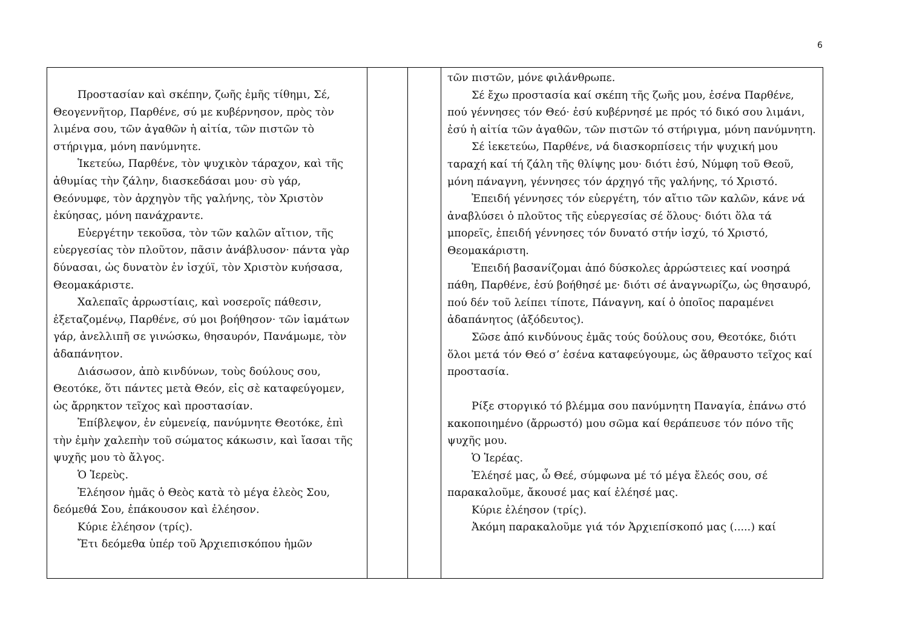6
| Προστασίαν καὶ σκέπην, ζωῆς ἐμῆς τίθημι, Σέ, Θεογεννῆτορ, Παρθένε, σύ με κυβέρνησον, πρὸς τὸν λιμένα σου, τῶν ἀγαθῶν ἡ αἰτία, τῶν πιστῶν τὸ στήριγμα, μόνη πανύμνητε. Ἱκετεύω, Παρθένε, τὸν ψυχικὸν τάραχον, καὶ τῆς ἀθυμίας τὴν ζάλην, διασκεδάσαι μου· σὺ γάρ, Θεόνυμφε, τὸν ἀρχηγὸν τῆς γαλήνης, τὸν Χριστὸν ἐκύησας, μόνη πανάχραντε. Εὐεργέτην τεκοῦσα, τὸν τῶν καλῶν αἴτιον, τῆς εὐεργεσίας τὸν πλοῦτον, πᾶσιν ἀνάβλυσον· πάντα γὰρ δύνασαι, ὡς δυνατὸν ἐν ἰσχύϊ, τὸν Χριστὸν κυήσασα, Θεομακάριστε. Χαλεπαῖς ἀρρωστίαις, καὶ νοσεροῖς πάθεσιν, ἐξεταζομένῳ, Παρθένε, σύ μοι βοήθησον· τῶν ἰαμάτων γάρ, ἀνελλιπῆ σε γινώσκω, θησαυρόν, Πανάμωμε, τὸν ἀδαπάνητον. Διάσωσον, ἀπὸ κινδύνων, τοὺς δούλους σου, Θεοτόκε, ὅτι πάντες μετὰ Θεόν, εἰς σὲ καταφεύγομεν, ὡς ἄρρηκτον τεῖχος καὶ προστασίαν. Ἐπίβλεψον, ἐν εὐμενείᾳ, πανύμνητε Θεοτόκε, ἐπὶ τὴν ἐμὴν χαλεπὴν τοῦ σώματος κάκωσιν, καὶ ἴασαι τῆς ψυχῆς μου τὸ ἄλγος. Ὁ Ἱερεὺς. Ἐλέησον ἡμᾶς ὁ Θεὸς κατὰ τὸ μέγα ἐλεὸς Σου, δεόμεθά Σου, ἐπάκουσον καὶ ἐλέησον. Κύριε ἐλέησον (τρίς). Ἔτι δεόμεθα ὑπέρ τοῦ Ἀρχιεπισκόπου ἡμῶν | | | τῶν πιστῶν, μόνε φιλάνθρωπε. Σέ ἔχω προστασία καί σκέπη τῆς ζωῆς μου, ἐσένα Παρθένε, πού γέννησες τόν Θεό· ἐσύ κυβέρνησέ με πρός τό δικό σου λιμάνι, ἐσύ ἡ αἰτία τῶν ἀγαθῶν, τῶν πιστῶν τό στήριγμα, μόνη πανύμνητη. Σέ ἱεκετεύω, Παρθένε, νά διασκορπίσεις τήν ψυχική μου ταραχή καί τή ζάλη τῆς θλίψης μου· διότι ἐσύ, Νύμφη τοῦ Θεοῦ, μόνη πάναγνη, γέννησες τόν άρχηγό τῆς γαλήνης, τό Χριστό. Ἐπειδή γέννησες τόν εὐεργέτη, τόν αἴτιο τῶν καλῶν, κάνε νά ἀναβλύσει ὁ πλοῦτος τῆς εὐεργεσίας σέ ὅλους· διότι ὅλα τά μπορεῖς, ἐπειδή γέννησες τόν δυνατό στήν ἰσχύ, τό Χριστό, Θεομακάριστη. Ἐπειδή βασανίζομαι ἀπό δύσκολες ἀρρώστειες καί νοσηρά πάθη, Παρθένε, ἐσύ βοήθησέ με· διότι σέ ἀναγνωρίζω, ὡς θησαυρό, πού δέν τοῦ λείπει τίποτε, Πάναγνη, καί ὁ ὁποῖος παραμένει ἀδαπάνητος (ἀξόδευτος). Σῶσε ἀπό κινδύνους ἐμᾶς τούς δούλους σου, Θεοτόκε, διότι ὅλοι μετά τόν Θεό σ’ ἐσένα καταφεύγουμε, ὡς ἄθραυστο τεῖχος καί προστασία. Ρίξε στοργικό τό βλέμμα σου πανύμνητη Παναγία, ἐπάνω στό κακοποιημένο (ἄρρωστό) μου σῶμα καί θεράπευσε τόν πόνο τῆς ψυχῆς μου. Ὁ Ἱερέας. Ἐλέησέ μας, ὦ Θεέ, σύμφωνα μέ τό μέγα ἔλεός σου, σέ παρακαλοῦμε, ἄκουσέ μας καί ἐλέησέ μας. Κύριε ἐλέησον (τρίς). Ἀκόμη παρακαλοῦμε γιά τόν Ἀρχιεπίσκοπό μας (.....) καί |